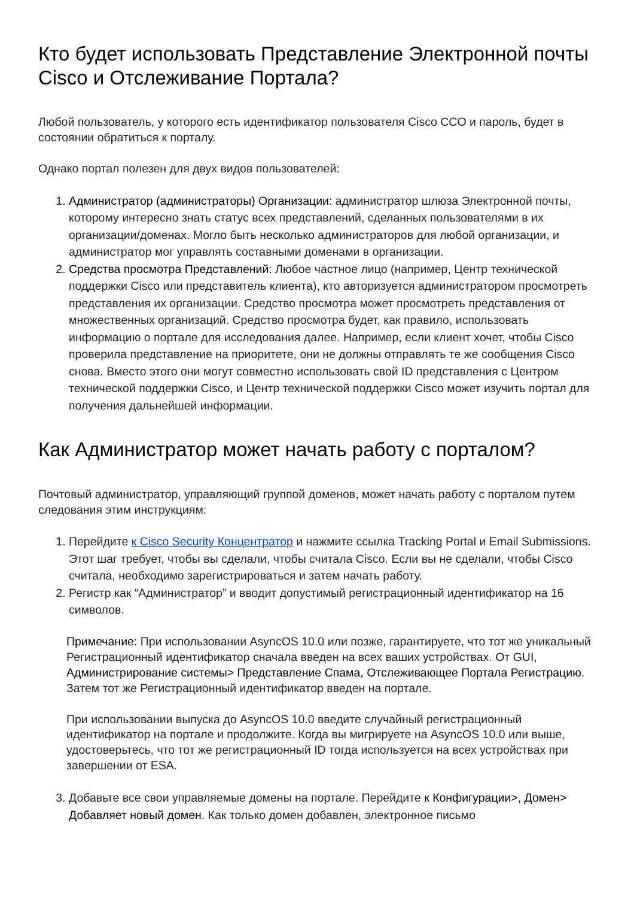Кто будет использовать Представление Электронной почты Cisco и Отслеживание Портала?
Любой пользователь, у которого есть идентификатор пользователя Cisco CCO и пароль, будет в состоянии обратиться к порталу.
Однако портал полезен для двух видов пользователей:
1. Администратор (администраторы) Организации: администратор шлюза Электронной почты, которому интересно знать статус всех представлений, сделанных пользователями в их организации/доменах. Могло быть несколько администраторов для любой организации, и администратор мог управлять составными доменами в организации.
2. Средства просмотра Представлений: Любое частное лицо (например, Центр технической поддержки Cisco или представитель клиента), кто авторизуется администратором просмотреть представления их организации. Средство просмотра может просмотреть представления от множественных организаций. Средство просмотра будет, как правило, использовать информацию о портале для исследования далее. Например, если клиент хочет, чтобы Cisco проверила представление на приоритете, они не должны отправлять те же сообщения Cisco снова. Вместо этого они могут совместно использовать свой ID представления с Центром технической поддержки Cisco, и Центр технической поддержки Cisco может изучить портал для получения дальнейшей информации.
Как Администратор может начать работу с порталом?
Почтовый администратор, управляющий группой доменов, может начать работу с порталом путем следования этим инструкциям:
1. Перейдите к Cisco Security Концентратор и нажмите ссылка Tracking Portal и Email Submissions. Этот шаг требует, чтобы вы сделали, чтобы считала Cisco. Если вы не сделали, чтобы Cisco считала, необходимо зарегистрироваться и затем начать работу.
2. Регистр как “Администратор” и вводит допустимый регистрационный идентификатор на 16 символов.
Примечание: При использовании AsyncOS 10.0 или позже, гарантируете, что тот же уникальный Регистрационный идентификатор сначала введен на всех ваших устройствах. От GUI, Администрирование системы> Представление Спама, Отслеживающее Портала Регистрацию. Затем тот же Регистрационный идентификатор введен на портале.
При использовании выпуска до AsyncOS 10.0 введите случайный регистрационный идентификатор на портале и продолжите. Когда вы мигрируете на AsyncOS 10.0 или выше, удостоверьтесь, что тот же регистрационный ID тогда используется на всех устройствах при завершении от ESA.
3. Добавьте все свои управляемые домены на портале. Перейдите к Конфигурации>, Домен> Добавляет новый домен. Как только домен добавлен, электронное письмо